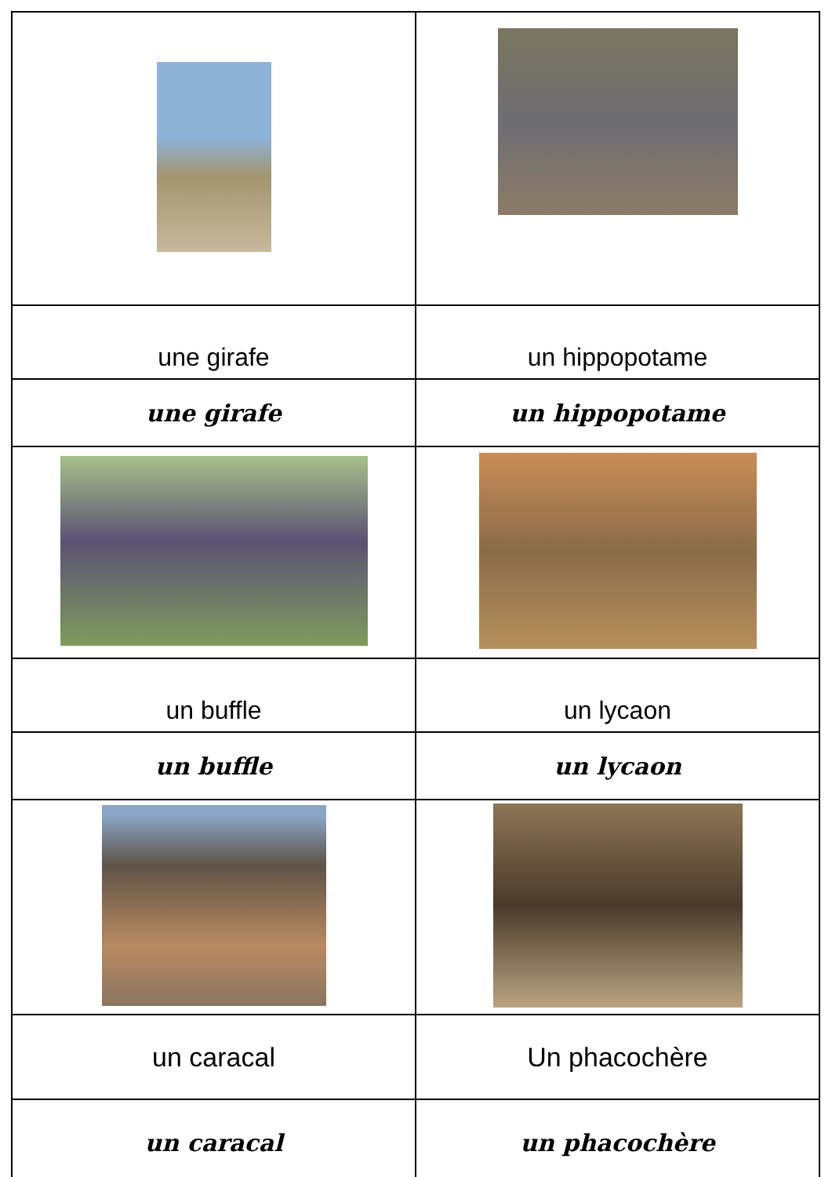| une girafe | un hippopotame |
| une girafe | un hippopotame |
| un buffle | un lycaon |
| un buffle | un lycaon |
| un caracal | Un phacochère |
| un caracal | un phacochère |